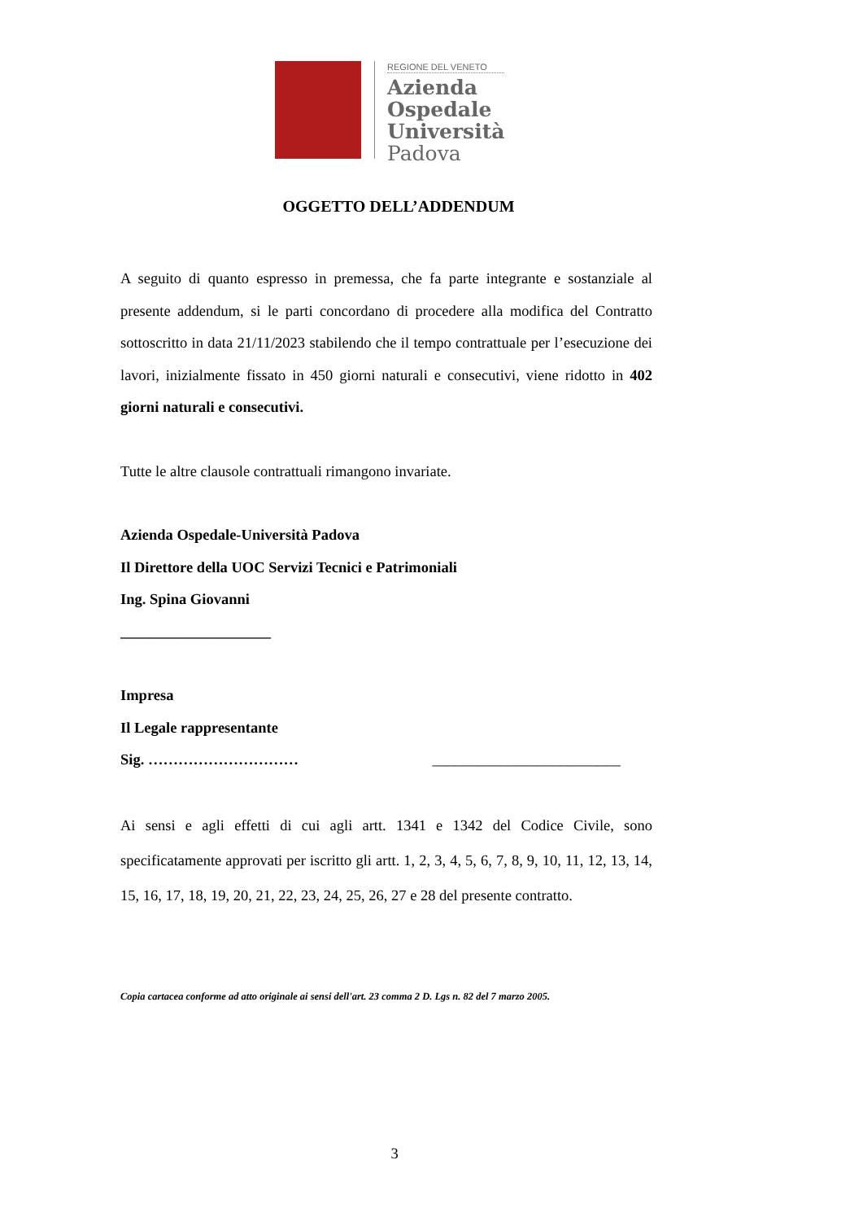REGIONE DEL VENETO
Azienda
Ospedale
Università
Padova
OGGETTO DELL’ADDENDUM
A seguito di quanto espresso in premessa, che fa parte integrante e sostanziale al presente addendum, si le parti concordano di procedere alla modifica del Contratto sottoscritto in data 21/11/2023 stabilendo che il tempo contrattuale per l’esecuzione dei lavori, inizialmente fissato in 450 giorni naturali e consecutivi, viene ridotto in 402 giorni naturali e consecutivi.
Tutte le altre clausole contrattuali rimangono invariate.
Azienda Ospedale-Università Padova
Il Direttore della UOC Servizi Tecnici e Patrimoniali
Ing. Spina Giovanni
____________________
Impresa
Il Legale rappresentante
Sig. ………………………… _________________________
Ai sensi e agli effetti di cui agli artt. 1341 e 1342 del Codice Civile, sono specificatamente approvati per iscritto gli artt. 1, 2, 3, 4, 5, 6, 7, 8, 9, 10, 11, 12, 13, 14, 15, 16, 17, 18, 19, 20, 21, 22, 23, 24, 25, 26, 27 e 28 del presente contratto.
Copia cartacea conforme ad atto originale ai sensi dell'art. 23 comma 2 D. Lgs n. 82 del 7 marzo 2005.
3